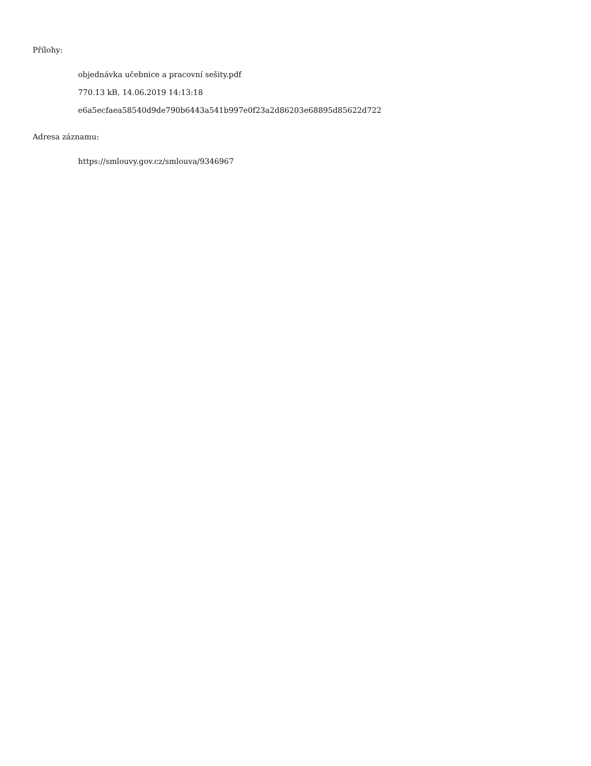Přílohy:
objednávka učebnice a pracovní sešity.pdf
770.13 kB, 14.06.2019 14:13:18
e6a5ecfaea58540d9de790b6443a541b997e0f23a2d86203e68895d85622d722
Adresa záznamu:
https://smlouvy.gov.cz/smlouva/9346967